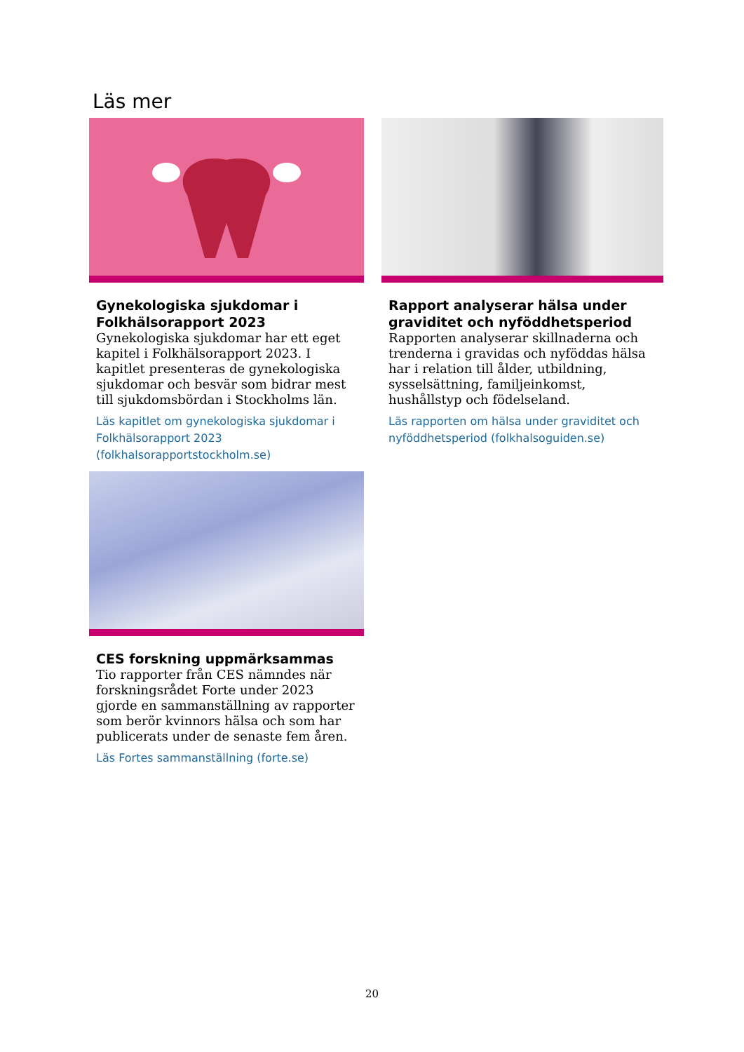Läs mer
Gynekologiska sjukdomar i Folkhälsorapport 2023
Gynekologiska sjukdomar har ett eget kapitel i Folkhälsorapport 2023. I kapitlet presenteras de gynekologiska sjukdomar och besvär som bidrar mest till sjukdomsbördan i Stockholms län.
Läs kapitlet om gynekologiska sjukdomar i Folkhälsorapport 2023 (folkhalsorapportstockholm.se)
Rapport analyserar hälsa under graviditet och nyföddhetsperiod
Rapporten analyserar skillnaderna och trenderna i gravidas och nyföddas hälsa har i relation till ålder, utbildning, sysselsättning, familjeinkomst, hushållstyp och födelseland.
Läs rapporten om hälsa under graviditet och nyföddhetsperiod (folkhalsoguiden.se)
CES forskning uppmärksammas
Tio rapporter från CES nämndes när forskningsrådet Forte under 2023 gjorde en sammanställning av rapporter som berör kvinnors hälsa och som har publicerats under de senaste fem åren.
Läs Fortes sammanställning (forte.se)
20